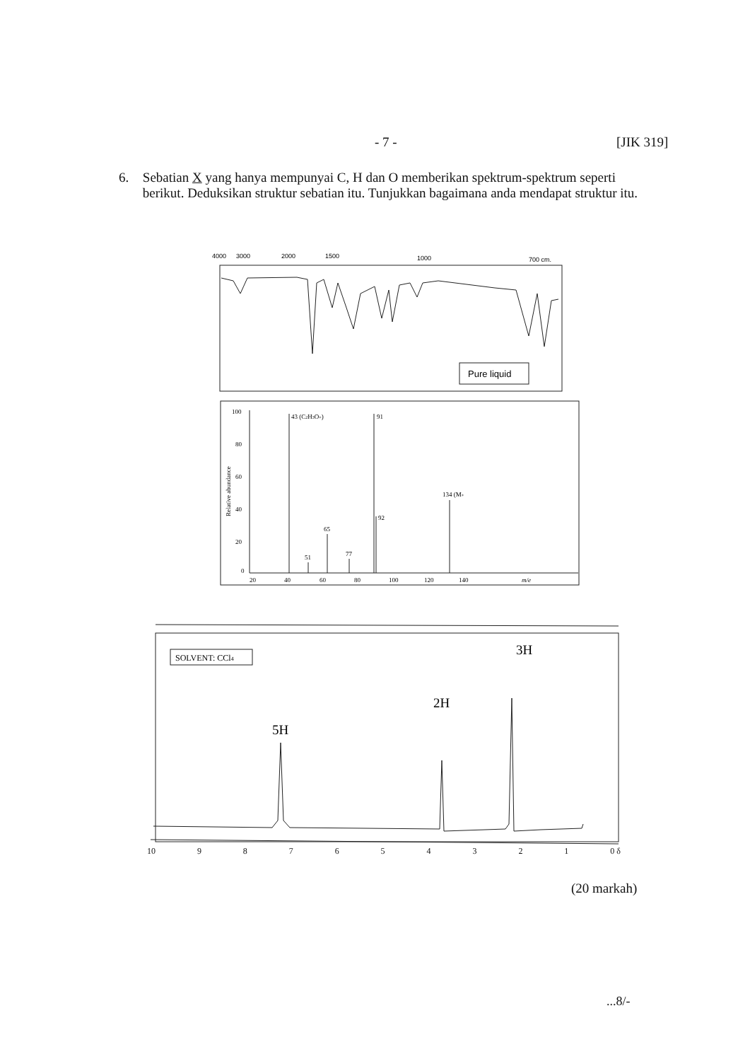- 7 - [JIK 319]
6. Sebatian X yang hanya mempunyai C, H dan O memberikan spektrum-spektrum seperti berikut. Deduksikan struktur sebatian itu. Tunjukkan bagaimana anda mendapat struktur itu.
4000
3000
2000
1500
1000
700 cm.
Pure liquid
100
80
60
40
20
0
Relative abundance
43 (C2H3O+)
91
92
134 (M+
65
51
77
20
40
60
80
100
120
140
m/e
SOLVENT: CCl4
3H
2H
5H
10 9 8 7 6 5 4 3 2 1 0 δ
(20 markah)
...8/-